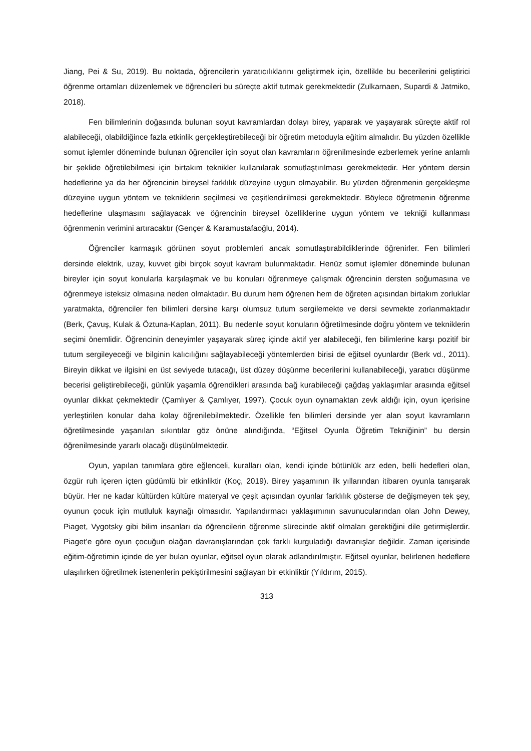Jiang, Pei & Su, 2019). Bu noktada, öğrencilerin yaratıcılıklarını geliştirmek için, özellikle bu becerilerini geliştirici öğrenme ortamları düzenlemek ve öğrencileri bu süreçte aktif tutmak gerekmektedir (Zulkarnaen, Supardi & Jatmiko, 2018).
Fen bilimlerinin doğasında bulunan soyut kavramlardan dolayı birey, yaparak ve yaşayarak süreçte aktif rol alabileceği, olabildiğince fazla etkinlik gerçekleştirebileceği bir öğretim metoduyla eğitim almalıdır. Bu yüzden özellikle somut işlemler döneminde bulunan öğrenciler için soyut olan kavramların öğrenilmesinde ezberlemek yerine anlamlı bir şeklide öğretilebilmesi için birtakım teknikler kullanılarak somutlaştırılması gerekmektedir. Her yöntem dersin hedeflerine ya da her öğrencinin bireysel farklılık düzeyine uygun olmayabilir. Bu yüzden öğrenmenin gerçekleşme düzeyine uygun yöntem ve tekniklerin seçilmesi ve çeşitlendirilmesi gerekmektedir. Böylece öğretmenin öğrenme hedeflerine ulaşmasını sağlayacak ve öğrencinin bireysel özelliklerine uygun yöntem ve tekniği kullanması öğrenmenin verimini artıracaktır (Gençer & Karamustafaoğlu, 2014).
Öğrenciler karmaşık görünen soyut problemleri ancak somutlaştırabildiklerinde öğrenirler. Fen bilimleri dersinde elektrik, uzay, kuvvet gibi birçok soyut kavram bulunmaktadır. Henüz somut işlemler döneminde bulunan bireyler için soyut konularla karşılaşmak ve bu konuları öğrenmeye çalışmak öğrencinin dersten soğumasına ve öğrenmeye isteksiz olmasına neden olmaktadır. Bu durum hem öğrenen hem de öğreten açısından birtakım zorluklar yaratmakta, öğrenciler fen bilimleri dersine karşı olumsuz tutum sergilemekte ve dersi sevmekte zorlanmaktadır (Berk, Çavuş, Kulak & Öztuna-Kaplan, 2011). Bu nedenle soyut konuların öğretilmesinde doğru yöntem ve tekniklerin seçimi önemlidir. Öğrencinin deneyimler yaşayarak süreç içinde aktif yer alabileceği, fen bilimlerine karşı pozitif bir tutum sergileyeceği ve bilginin kalıcılığını sağlayabileceği yöntemlerden birisi de eğitsel oyunlardır (Berk vd., 2011). Bireyin dikkat ve ilgisini en üst seviyede tutacağı, üst düzey düşünme becerilerini kullanabileceği, yaratıcı düşünme becerisi geliştirebileceği, günlük yaşamla öğrendikleri arasında bağ kurabileceği çağdaş yaklaşımlar arasında eğitsel oyunlar dikkat çekmektedir (Çamlıyer & Çamlıyer, 1997). Çocuk oyun oynamaktan zevk aldığı için, oyun içerisine yerleştirilen konular daha kolay öğrenilebilmektedir. Özellikle fen bilimleri dersinde yer alan soyut kavramların öğretilmesinde yaşanılan sıkıntılar göz önüne alındığında, “Eğitsel Oyunla Öğretim Tekniğinin” bu dersin öğrenilmesinde yararlı olacağı düşünülmektedir.
Oyun, yapılan tanımlara göre eğlenceli, kuralları olan, kendi içinde bütünlük arz eden, belli hedefleri olan, özgür ruh içeren içten güdümlü bir etkinliktir (Koç, 2019). Birey yaşamının ilk yıllarından itibaren oyunla tanışarak büyür. Her ne kadar kültürden kültüre materyal ve çeşit açısından oyunlar farklılık gösterse de değişmeyen tek şey, oyunun çocuk için mutluluk kaynağı olmasıdır. Yapılandırmacı yaklaşımının savunucularından olan John Dewey, Piaget, Vygotsky gibi bilim insanları da öğrencilerin öğrenme sürecinde aktif olmaları gerektiğini dile getirmişlerdir. Piaget’e göre oyun çocuğun olağan davranışlarından çok farklı kurguladığı davranışlar değildir. Zaman içerisinde eğitim-öğretimin içinde de yer bulan oyunlar, eğitsel oyun olarak adlandırılmıştır. Eğitsel oyunlar, belirlenen hedeflere ulaşılırken öğretilmek istenenlerin pekiştirilmesini sağlayan bir etkinliktir (Yıldırım, 2015).
313